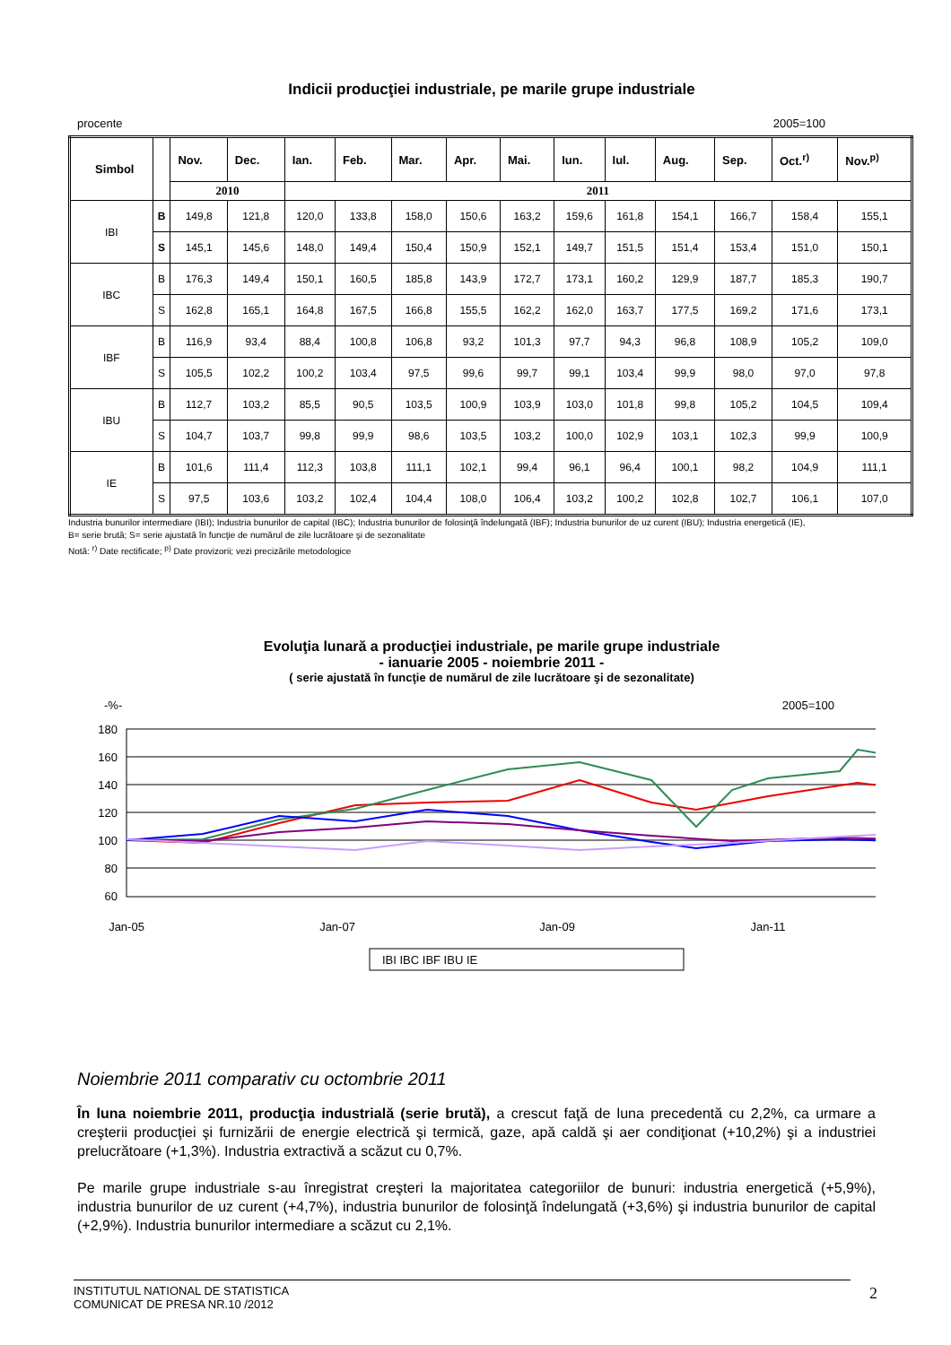Indicii producţiei industriale, pe marile grupe industriale
procente 2005=100
| Simbol | | Nov. | Dec. | Ian. | Feb. | Mar. | Apr. | Mai. | Iun. | Iul. | Aug. | Sep. | Oct.<sup>r)</sup> | Nov.<sup>p)</sup> |
| --- | --- | --- | --- | --- | --- | --- | --- | --- | --- | --- | --- | --- | --- | --- |
| | | 2010 | | 2011 | | | | | | | | | | |
| IBI | B | 149,8 | 121,8 | 120,0 | 133,8 | 158,0 | 150,6 | 163,2 | 159,6 | 161,8 | 154,1 | 166,7 | 158,4 | 155,1 |
| | S | 145,1 | 145,6 | 148,0 | 149,4 | 150,4 | 150,9 | 152,1 | 149,7 | 151,5 | 151,4 | 153,4 | 151,0 | 150,1 |
| IBC | B | 176,3 | 149,4 | 150,1 | 160,5 | 185,8 | 143,9 | 172,7 | 173,1 | 160,2 | 129,9 | 187,7 | 185,3 | 190,7 |
| | S | 162,8 | 165,1 | 164,8 | 167,5 | 166,8 | 155,5 | 162,2 | 162,0 | 163,7 | 177,5 | 169,2 | 171,6 | 173,1 |
| IBF | B | 116,9 | 93,4 | 88,4 | 100,8 | 106,8 | 93,2 | 101,3 | 97,7 | 94,3 | 96,8 | 108,9 | 105,2 | 109,0 |
| | S | 105,5 | 102,2 | 100,2 | 103,4 | 97,5 | 99,6 | 99,7 | 99,1 | 103,4 | 99,9 | 98,0 | 97,0 | 97,8 |
| IBU | B | 112,7 | 103,2 | 85,5 | 90,5 | 103,5 | 100,9 | 103,9 | 103,0 | 101,8 | 99,8 | 105,2 | 104,5 | 109,4 |
| | S | 104,7 | 103,7 | 99,8 | 99,9 | 98,6 | 103,5 | 103,2 | 100,0 | 102,9 | 103,1 | 102,3 | 99,9 | 100,9 |
| IE | B | 101,6 | 111,4 | 112,3 | 103,8 | 111,1 | 102,1 | 99,4 | 96,1 | 96,4 | 100,1 | 98,2 | 104,9 | 111,1 |
| | S | 97,5 | 103,6 | 103,2 | 102,4 | 104,4 | 108,0 | 106,4 | 103,2 | 100,2 | 102,8 | 102,7 | 106,1 | 107,0 |
Industria bunurilor intermediare (IBI); Industria bunurilor de capital (IBC); Industria bunurilor de folosinţă îndelungată (IBF); Industria bunurilor de uz curent (IBU); Industria energetică (IE),
B= serie brută; S= serie ajustată în funcţie de numărul de zile lucrătoare şi de sezonalitate
Notă: <sup>r)</sup> Date rectificate; <sup>p)</sup> Date provizorii; vezi precizările metodologice
Evoluţia lunară a producţiei industriale, pe marile grupe industriale
- ianuarie 2005 - noiembrie 2011 -
( serie ajustată în funcţie de numărul de zile lucrătoare şi de sezonalitate)
-%- 2005=100
180
160
140
120
100
80
60
Jan-05
Jan-07
Jan-09
Jan-11
IBI IBC IBF IBU IE
Noiembrie 2011 comparativ cu octombrie 2011
În luna noiembrie 2011, producţia industrială (serie brută), a crescut faţă de luna precedentă cu 2,2%, ca urmare a creşterii producţiei şi furnizării de energie electrică şi termică, gaze, apă caldă şi aer condiţionat (+10,2%) şi a industriei prelucrătoare (+1,3%). Industria extractivă a scăzut cu 0,7%.
Pe marile grupe industriale s-au înregistrat creşteri la majoritatea categoriilor de bunuri: industria energetică (+5,9%), industria bunurilor de uz curent (+4,7%), industria bunurilor de folosinţă îndelungată (+3,6%) şi industria bunurilor de capital (+2,9%). Industria bunurilor intermediare a scăzut cu 2,1%.
INSTITUTUL NATIONAL DE STATISTICA
COMUNICAT DE PRESA NR.10 /2012 2